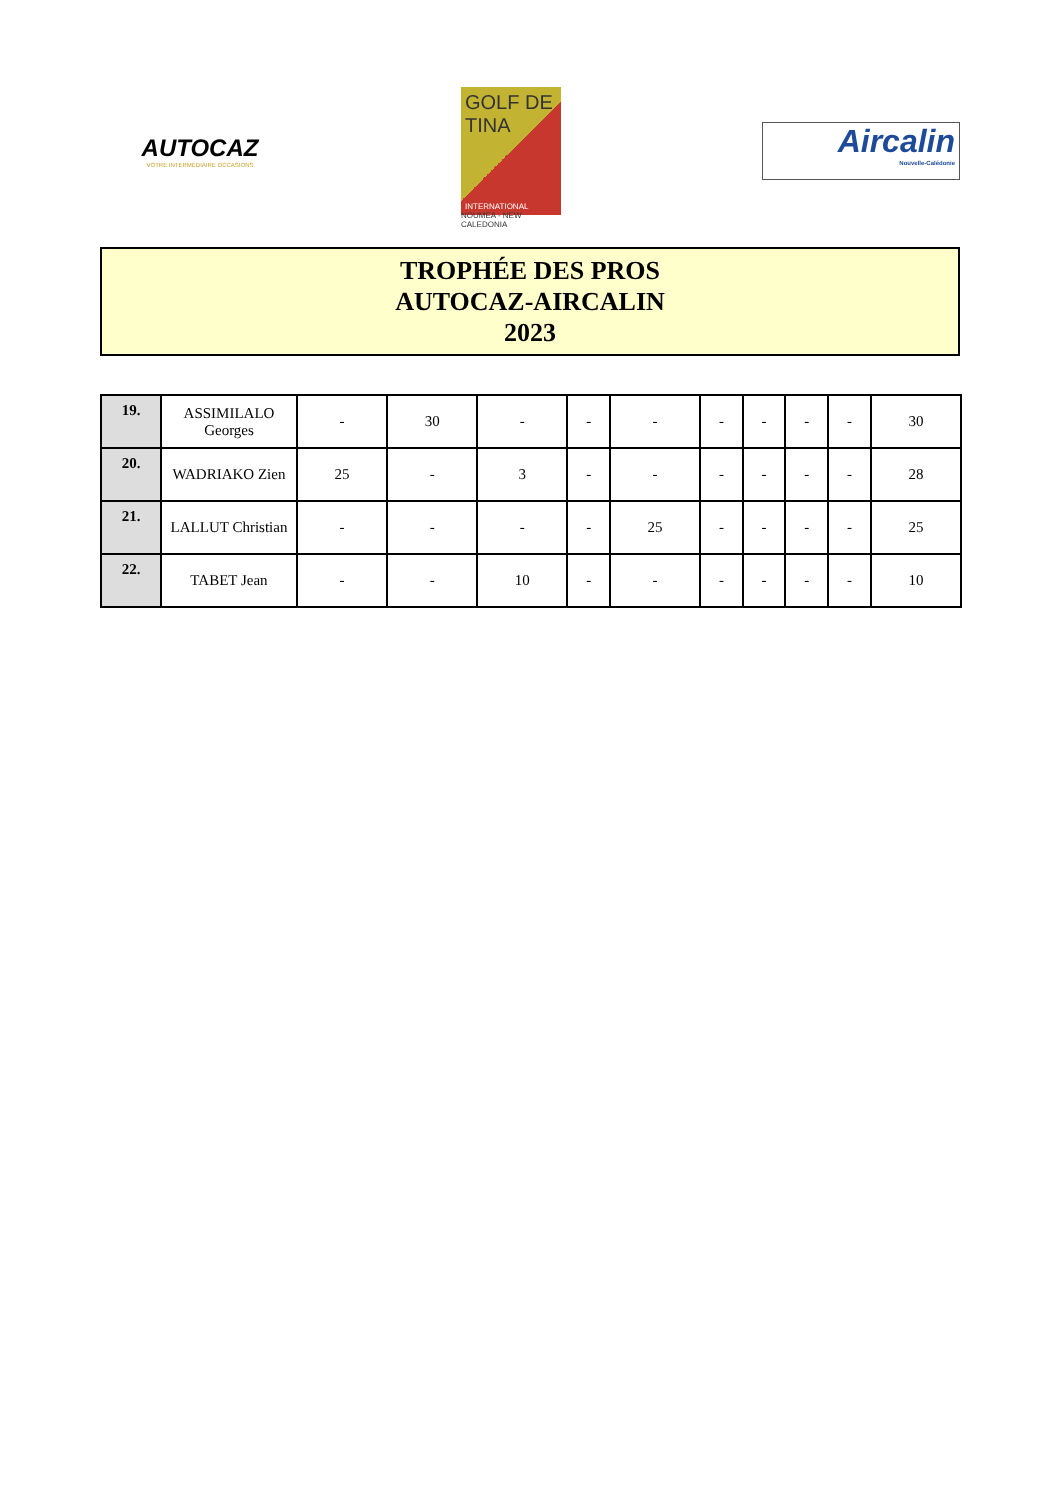AUTOCAZ
VOTRE INTERMÉDIAIRE OCCASIONS
GOLF DE
TINA
INTERNATIONAL
NOUMEA - NEW CALEDONIA
Aircalin
Nouvelle-Calédonie
TROPHÉE DES PROS
AUTOCAZ-AIRCALIN
2023
| 19. | ASSIMILALO Georges | - | 30 | - | - | - | - | - | - | - | 30 |
| 20. | WADRIAKO Zien | 25 | - | 3 | - | - | - | - | - | - | 28 |
| 21. | LALLUT Christian | - | - | - | - | 25 | - | - | - | - | 25 |
| 22. | TABET Jean | - | - | 10 | - | - | - | - | - | - | 10 |